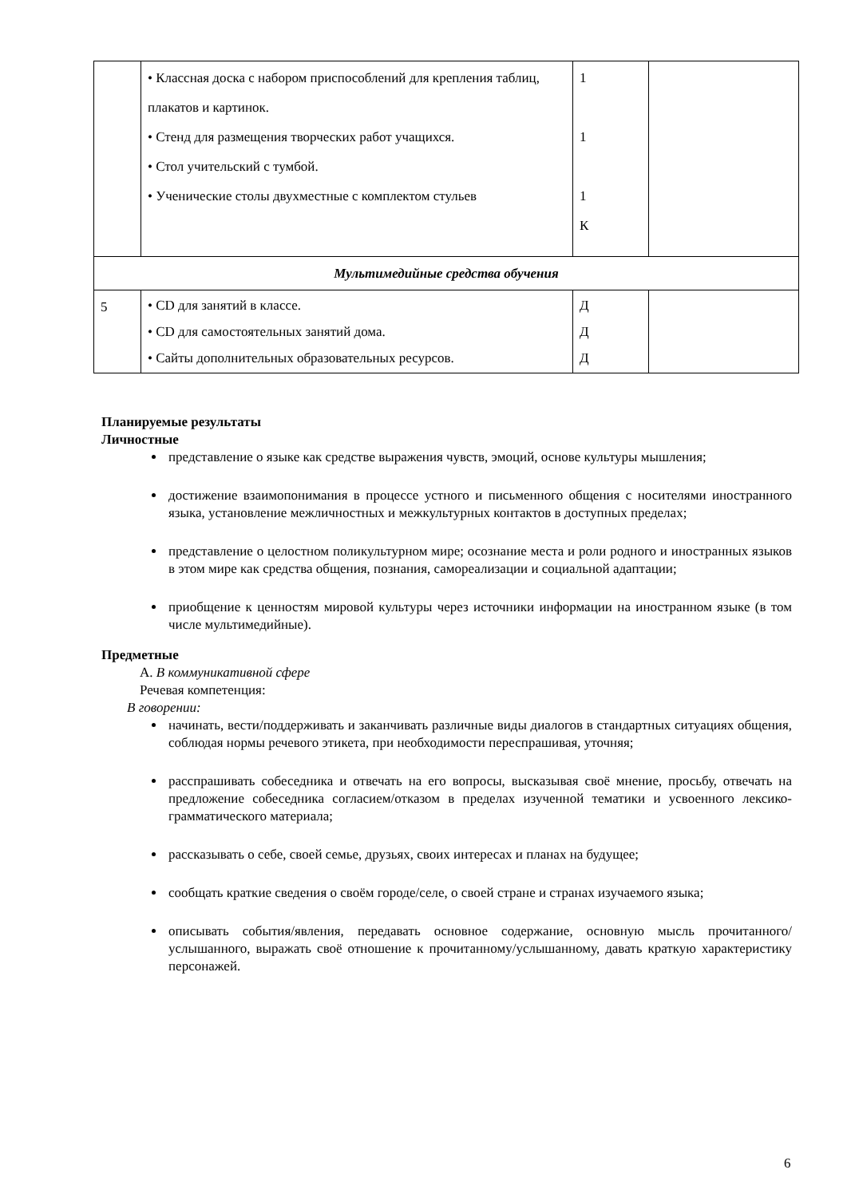| | • Классная доска с набором приспособлений для крепления таблиц, плакатов и картинок. • Стенд для размещения творческих работ учащихся. • Стол учительский с тумбой. • Ученические столы двухместные с комплектом стульев | 1 1 1 К | |
| Мультимедийные средства обучения | | | |
| 5 | • CD для занятий в классе. • CD для самостоятельных занятий дома. • Сайты дополнительных образовательных ресурсов. | Д Д Д | |
Планируемые результаты
Личностные
представление о языке как средстве выражения чувств, эмоций, основе культуры мышления;
достижение взаимопонимания в процессе устного и письменного общения с носителями иностранного языка, установление межличностных и межкультурных контактов в доступных пределах;
представление о целостном поликультурном мире; осознание места и роли родного и иностранных языков в этом мире как средства общения, познания, самореализации и социальной адаптации;
приобщение к ценностям мировой культуры через источники информации на иностранном языке (в том числе мультимедийные).
Предметные
А. В коммуникативной сфере
Речевая компетенция:
В говорении:
начинать, вести/поддерживать и заканчивать различные виды диалогов в стандартных ситуациях общения, соблюдая нормы речевого этикета, при необходимости переспрашивая, уточняя;
расспрашивать собеседника и отвечать на его вопросы, высказывая своё мнение, просьбу, отвечать на предложение собеседника согласием/отказом в пределах изученной тематики и усвоенного лексико-грамматического материала;
рассказывать о себе, своей семье, друзьях, своих интересах и планах на будущее;
сообщать краткие сведения о своём городе/селе, о своей стране и странах изучаемого языка;
описывать события/явления, передавать основное содержание, основную мысль прочитанного/услышанного, выражать своё отношение к прочитанному/услышанному, давать краткую характеристику персонажей.
6